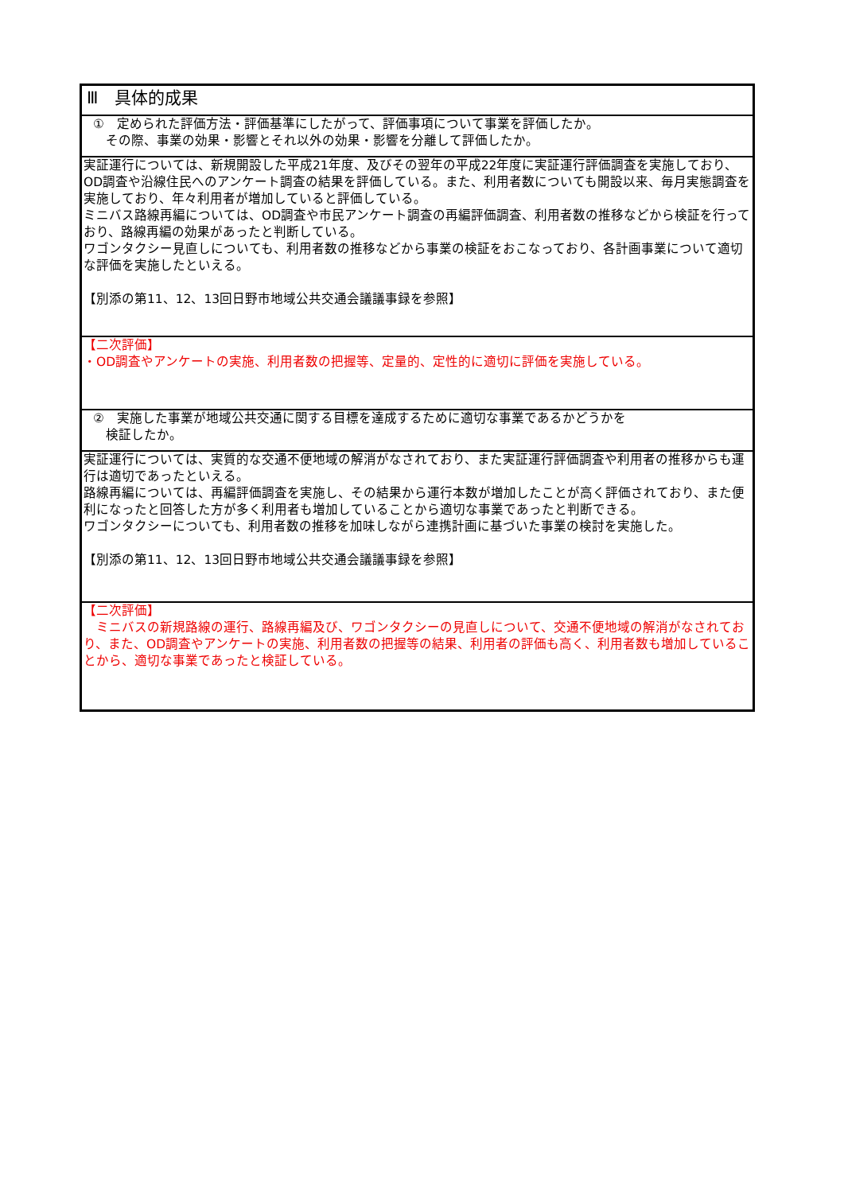| Ⅲ 具体的成果 |
| ① 定められた評価方法・評価基準にしたがって、評価事項について事業を評価したか。 その際、事業の効果・影響とそれ以外の効果・影響を分離して評価したか。 |
| 実証運行については、新規開設した平成21年度、及びその翌年の平成22年度に実証運行評価調査を実施しており、OD調査や沿線住民へのアンケート調査の結果を評価している。また、利用者数についても開設以来、毎月実態調査を実施しており、年々利用者が増加していると評価している。 ミニバス路線再編については、OD調査や市民アンケート調査の再編評価調査、利用者数の推移などから検証を行っており、路線再編の効果があったと判断している。 ワゴンタクシー見直しについても、利用者数の推移などから事業の検証をおこなっており、各計画事業について適切な評価を実施したといえる。 【別添の第11、12、13回日野市地域公共交通会議議事録を参照】 |
| 【二次評価】 ・OD調査やアンケートの実施、利用者数の把握等、定量的、定性的に適切に評価を実施している。 |
| ② 実施した事業が地域公共交通に関する目標を達成するために適切な事業であるかどうかを 検証したか。 |
| 実証運行については、実質的な交通不便地域の解消がなされており、また実証運行評価調査や利用者の推移からも運行は適切であったといえる。 路線再編については、再編評価調査を実施し、その結果から運行本数が増加したことが高く評価されており、また便利になったと回答した方が多く利用者も増加していることから適切な事業であったと判断できる。 ワゴンタクシーについても、利用者数の推移を加味しながら連携計画に基づいた事業の検討を実施した。 【別添の第11、12、13回日野市地域公共交通会議議事録を参照】 |
| 【二次評価】 ミニバスの新規路線の運行、路線再編及び、ワゴンタクシーの見直しについて、交通不便地域の解消がなされており、また、OD調査やアンケートの実施、利用者数の把握等の結果、利用者の評価も高く、利用者数も増加していることから、適切な事業であったと検証している。 |